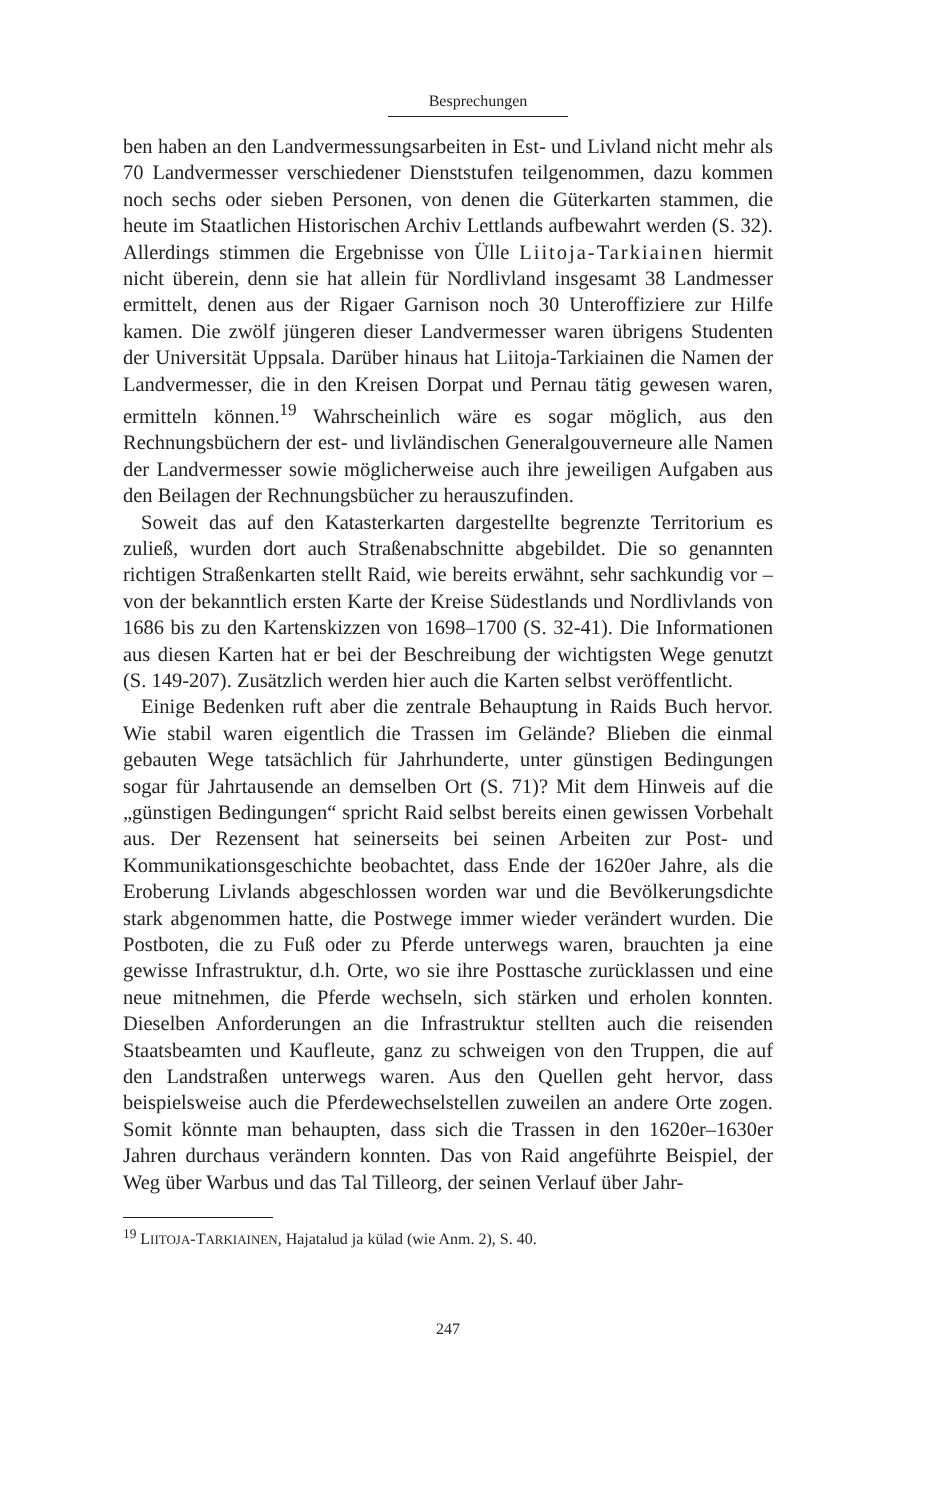Besprechungen
ben haben an den Landvermessungsarbeiten in Est- und Livland nicht mehr als 70 Landvermesser verschiedener Dienststufen teilgenommen, dazu kommen noch sechs oder sieben Personen, von denen die Güterkarten stammen, die heute im Staatlichen Historischen Archiv Lettlands aufbewahrt werden (S. 32). Allerdings stimmen die Ergebnisse von Ülle Liitoja-Tarkiainen hiermit nicht überein, denn sie hat allein für Nordlivland insgesamt 38 Landmesser ermittelt, denen aus der Rigaer Garnison noch 30 Unteroffiziere zur Hilfe kamen. Die zwölf jüngeren dieser Landvermesser waren übrigens Studenten der Universität Uppsala. Darüber hinaus hat Liitoja-Tarkiainen die Namen der Landvermesser, die in den Kreisen Dorpat und Pernau tätig gewesen waren, ermitteln können.<sup>19</sup> Wahrscheinlich wäre es sogar möglich, aus den Rechnungsbüchern der est- und livländischen Generalgouverneure alle Namen der Landvermesser sowie möglicherweise auch ihre jeweiligen Aufgaben aus den Beilagen der Rechnungsbücher zu herauszufinden.
Soweit das auf den Katasterkarten dargestellte begrenzte Territorium es zuließ, wurden dort auch Straßenabschnitte abgebildet. Die so genannten richtigen Straßenkarten stellt Raid, wie bereits erwähnt, sehr sachkundig vor – von der bekanntlich ersten Karte der Kreise Südestlands und Nordlivlands von 1686 bis zu den Kartenskizzen von 1698–1700 (S. 32-41). Die Informationen aus diesen Karten hat er bei der Beschreibung der wichtigsten Wege genutzt (S. 149-207). Zusätzlich werden hier auch die Karten selbst veröffentlicht.
Einige Bedenken ruft aber die zentrale Behauptung in Raids Buch hervor. Wie stabil waren eigentlich die Trassen im Gelände? Blieben die einmal gebauten Wege tatsächlich für Jahrhunderte, unter günstigen Bedingungen sogar für Jahrtausende an demselben Ort (S. 71)? Mit dem Hinweis auf die „günstigen Bedingungen“ spricht Raid selbst bereits einen gewissen Vorbehalt aus. Der Rezensent hat seinerseits bei seinen Arbeiten zur Post- und Kommunikationsgeschichte beobachtet, dass Ende der 1620er Jahre, als die Eroberung Livlands abgeschlossen worden war und die Bevölkerungsdichte stark abgenommen hatte, die Postwege immer wieder verändert wurden. Die Postboten, die zu Fuß oder zu Pferde unterwegs waren, brauchten ja eine gewisse Infrastruktur, d.h. Orte, wo sie ihre Posttasche zurücklassen und eine neue mitnehmen, die Pferde wechseln, sich stärken und erholen konnten. Dieselben Anforderungen an die Infrastruktur stellten auch die reisenden Staatsbeamten und Kaufleute, ganz zu schweigen von den Truppen, die auf den Landstraßen unterwegs waren. Aus den Quellen geht hervor, dass beispielsweise auch die Pferdewechselstellen zuweilen an andere Orte zogen. Somit könnte man behaupten, dass sich die Trassen in den 1620er–1630er Jahren durchaus verändern konnten. Das von Raid angeführte Beispiel, der Weg über Warbus und das Tal Tilleorg, der seinen Verlauf über Jahr-
<sup>19</sup> LIITOJA-TARKIAINEN, Hajatalud ja külad (wie Anm. 2), S. 40.
247